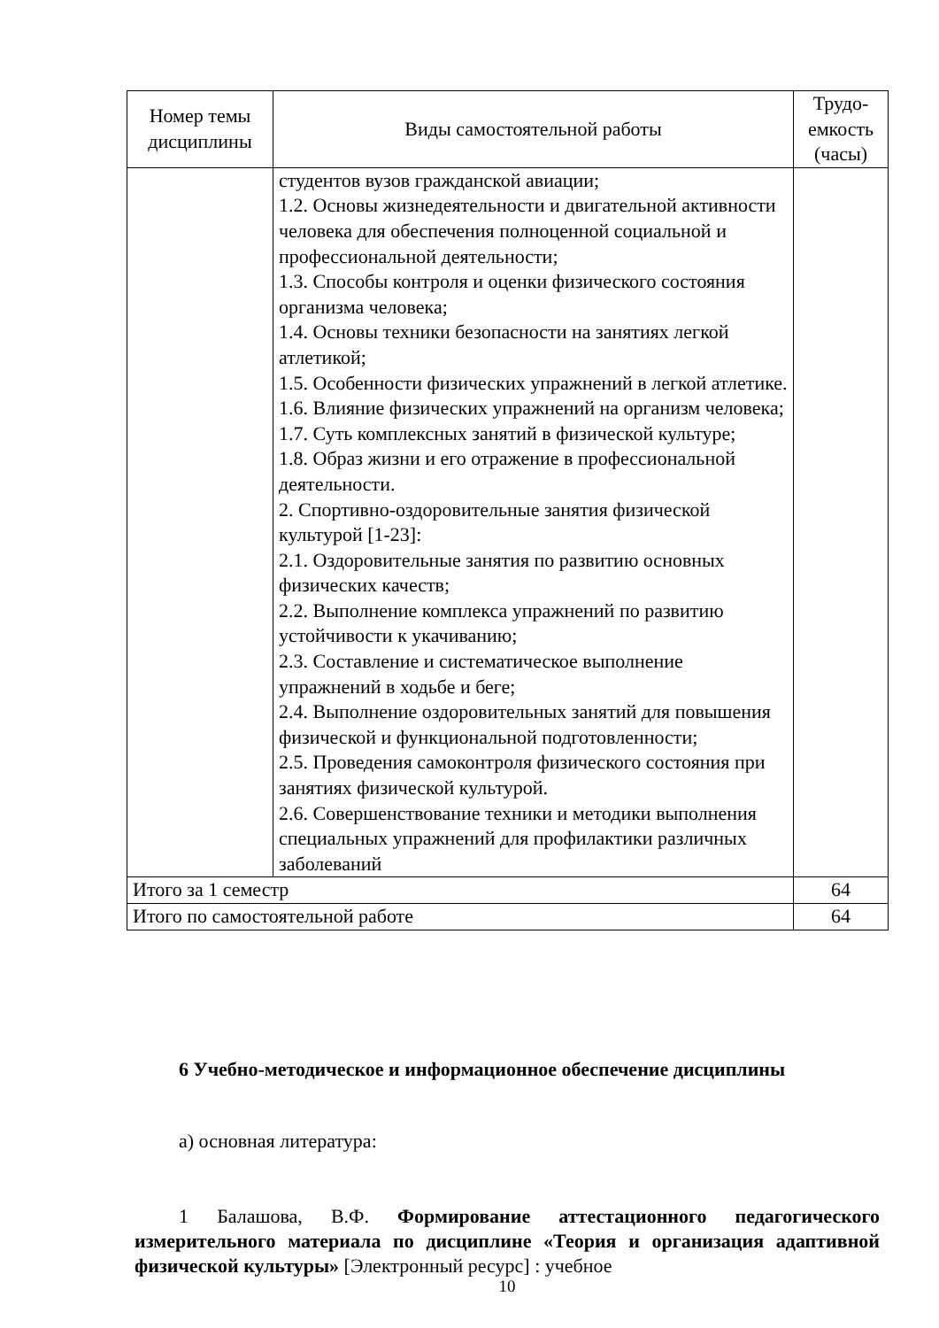| Номер темы дисциплины | Виды самостоятельной работы | Трудо-емкость (часы) |
| --- | --- | --- |
| | студентов вузов гражданской авиации; 1.2. Основы жизнедеятельности и двигательной активности человека для обеспечения полноценной социальной и профессиональной деятельности; 1.3. Способы контроля и оценки физического состояния организма человека; 1.4. Основы техники безопасности на занятиях легкой атлетикой; 1.5. Особенности физических упражнений в легкой атлетике. 1.6. Влияние физических упражнений на организм человека; 1.7. Суть комплексных занятий в физической культуре; 1.8. Образ жизни и его отражение в профессиональной деятельности. 2. Спортивно-оздоровительные занятия физической культурой [1-23]: 2.1. Оздоровительные занятия по развитию основных физических качеств; 2.2. Выполнение комплекса упражнений по развитию устойчивости к укачиванию; 2.3. Составление и систематическое выполнение упражнений в ходьбе и беге; 2.4. Выполнение оздоровительных занятий для повышения физической и функциональной подготовленности; 2.5. Проведения самоконтроля физического состояния при занятиях физической культурой. 2.6. Совершенствование техники и методики выполнения специальных упражнений для профилактики различных заболеваний | |
| Итого за 1 семестр | | 64 |
| Итого по самостоятельной работе | | 64 |
6 Учебно-методическое и информационное обеспечение дисциплины
а) основная литература:
1 Балашова, В.Ф. Формирование аттестационного педагогического измерительного материала по дисциплине «Теория и организация адаптивной физической культуры» [Электронный ресурс] : учебное
10